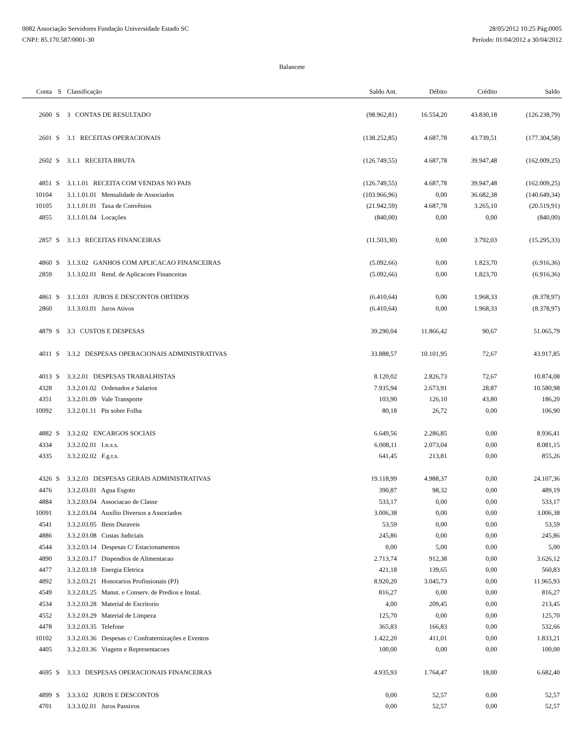0082 Associação Servidores Fundação Universidade Estado SC
CNPJ: 85.170.587/0001-30
28/05/2012 10:25 Pág:0005
Período: 01/04/2012 a 30/04/2012
Balancete
| Conta | S | Classificação | Saldo Ant. | Débito | Crédito | Saldo |
| --- | --- | --- | --- | --- | --- | --- |
| 2600 | S | 3 CONTAS DE RESULTADO | (98.962,81) | 16.554,20 | 43.830,18 | (126.238,79) |
| 2601 | S | 3.1 RECEITAS OPERACIONAIS | (138.252,85) | 4.687,78 | 43.739,51 | (177.304,58) |
| 2602 | S | 3.1.1 RECEITA BRUTA | (126.749,55) | 4.687,78 | 39.947,48 | (162.009,25) |
| 4851 | S | 3.1.1.01 RECEITA COM VENDAS NO PAIS | (126.749,55) | 4.687,78 | 39.947,48 | (162.009,25) |
| 10104 | | 3.1.1.01.01 Mensalidade de Associados | (103.966,96) | 0,00 | 36.682,38 | (140.649,34) |
| 10105 | | 3.1.1.01.01 Taxa de Convênios | (21.942,59) | 4.687,78 | 3.265,10 | (20.519,91) |
| 4855 | | 3.1.1.01.04 Locações | (840,00) | 0,00 | 0,00 | (840,00) |
| 2857 | S | 3.1.3 RECEITAS FINANCEIRAS | (11.503,30) | 0,00 | 3.792,03 | (15.295,33) |
| 4860 | S | 3.1.3.02 GANHOS COM APLICACAO FINANCEIRAS | (5.092,66) | 0,00 | 1.823,70 | (6.916,36) |
| 2859 | | 3.1.3.02.01 Rend. de Aplicacoes Financeiras | (5.092,66) | 0,00 | 1.823,70 | (6.916,36) |
| 4861 | S | 3.1.3.03 JUROS E DESCONTOS OBTIDOS | (6.410,64) | 0,00 | 1.968,33 | (8.378,97) |
| 2860 | | 3.1.3.03.01 Juros Ativos | (6.410,64) | 0,00 | 1.968,33 | (8.378,97) |
| 4879 | S | 3.3 CUSTOS E DESPESAS | 39.290,04 | 11.866,42 | 90,67 | 51.065,79 |
| 4011 | S | 3.3.2 DESPESAS OPERACIONAIS ADMINISTRATIVAS | 33.888,57 | 10.101,95 | 72,67 | 43.917,85 |
| 4013 | S | 3.3.2.01 DESPESAS TRABALHISTAS | 8.120,02 | 2.826,73 | 72,67 | 10.874,08 |
| 4328 | | 3.3.2.01.02 Ordenados e Salarios | 7.935,94 | 2.673,91 | 28,87 | 10.580,98 |
| 4351 | | 3.3.2.01.09 Vale Transporte | 103,90 | 126,10 | 43,80 | 186,20 |
| 10092 | | 3.3.2.01.11 Pis sobre Folha | 80,18 | 26,72 | 0,00 | 106,90 |
| 4882 | S | 3.3.2.02 ENCARGOS SOCIAIS | 6.649,56 | 2.286,85 | 0,00 | 8.936,41 |
| 4334 | | 3.3.2.02.01 I.n.s.s. | 6.008,11 | 2.073,04 | 0,00 | 8.081,15 |
| 4335 | | 3.3.2.02.02 F.g.t.s. | 641,45 | 213,81 | 0,00 | 855,26 |
| 4326 | S | 3.3.2.03 DESPESAS GERAIS ADMINISTRATIVAS | 19.118,99 | 4.988,37 | 0,00 | 24.107,36 |
| 4476 | | 3.3.2.03.01 Agua Esgoto | 390,87 | 98,32 | 0,00 | 489,19 |
| 4884 | | 3.3.2.03.04 Associacao de Classe | 533,17 | 0,00 | 0,00 | 533,17 |
| 10091 | | 3.3.2.03.04 Auxílio Diversos a Associados | 3.006,38 | 0,00 | 0,00 | 3.006,38 |
| 4541 | | 3.3.2.03.05 Bens Duraveis | 53,59 | 0,00 | 0,00 | 53,59 |
| 4886 | | 3.3.2.03.08 Custas Judiciais | 245,86 | 0,00 | 0,00 | 245,86 |
| 4544 | | 3.3.2.03.14 Despesas C/ Estacionamentos | 0,00 | 5,00 | 0,00 | 5,00 |
| 4890 | | 3.3.2.03.17 Dispendios de Alimentacao | 2.713,74 | 912,38 | 0,00 | 3.626,12 |
| 4477 | | 3.3.2.03.18 Energia Eletrica | 421,18 | 139,65 | 0,00 | 560,83 |
| 4892 | | 3.3.2.03.21 Honorarios Profissionais (PJ) | 8.920,20 | 3.045,73 | 0,00 | 11.965,93 |
| 4549 | | 3.3.2.03.25 Manut. e Conserv. de Predios e Instal. | 816,27 | 0,00 | 0,00 | 816,27 |
| 4534 | | 3.3.2.03.28 Material de Escritorio | 4,00 | 209,45 | 0,00 | 213,45 |
| 4552 | | 3.3.2.03.29 Material de Limpeza | 125,70 | 0,00 | 0,00 | 125,70 |
| 4478 | | 3.3.2.03.35 Telefone | 365,83 | 166,83 | 0,00 | 532,66 |
| 10102 | | 3.3.2.03.36 Despesas c/ Confraternizações e Eventos | 1.422,20 | 411,01 | 0,00 | 1.833,21 |
| 4405 | | 3.3.2.03.36 Viagens e Representacoes | 100,00 | 0,00 | 0,00 | 100,00 |
| 4695 | S | 3.3.3 DESPESAS OPERACIONAIS FINANCEIRAS | 4.935,93 | 1.764,47 | 18,00 | 6.682,40 |
| 4899 | S | 3.3.3.02 JUROS E DESCONTOS | 0,00 | 52,57 | 0,00 | 52,57 |
| 4701 | | 3.3.3.02.01 Juros Passivos | 0,00 | 52,57 | 0,00 | 52,57 |